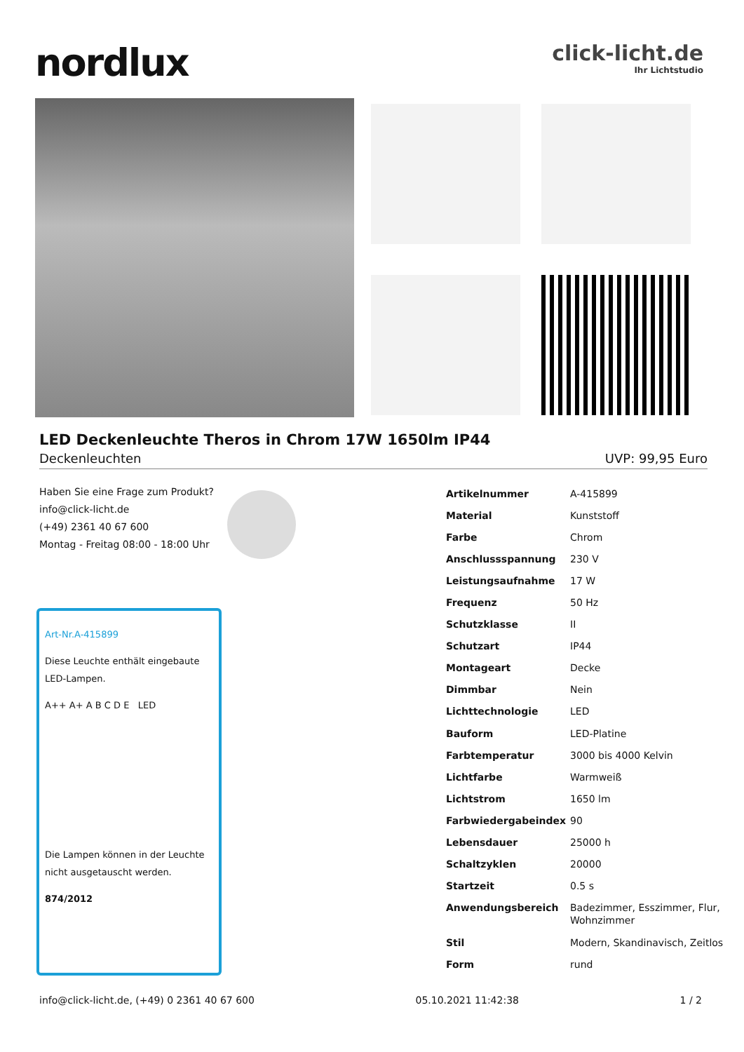nordlux
click-licht.de
Ihr Lichtstudio
LED Deckenleuchte Theros in Chrom 17W 1650lm IP44
Deckenleuchten UVP: 99,95 Euro
Haben Sie eine Frage zum Produkt?
info@click-licht.de
(+49) 2361 40 67 600
Montag - Freitag 08:00 - 18:00 Uhr
Art-Nr.A-415899
Diese Leuchte enthält eingebaute LED-Lampen.
A++ A+ A B C D E LED
Die Lampen können in der Leuchte nicht ausgetauscht werden.
874/2012
| Artikelnummer | A-415899 |
| Material | Kunststoff |
| Farbe | Chrom |
| Anschlussspannung | 230 V |
| Leistungsaufnahme | 17 W |
| Frequenz | 50 Hz |
| Schutzklasse | II |
| Schutzart | IP44 |
| Montageart | Decke |
| Dimmbar | Nein |
| Lichttechnologie | LED |
| Bauform | LED-Platine |
| Farbtemperatur | 3000 bis 4000 Kelvin |
| Lichtfarbe | Warmweiß |
| Lichtstrom | 1650 lm |
| Farbwiedergabeindex | 90 |
| Lebensdauer | 25000 h |
| Schaltzyklen | 20000 |
| Startzeit | 0.5 s |
| Anwendungsbereich | Badezimmer, Esszimmer, Flur, Wohnzimmer |
| Stil | Modern, Skandinavisch, Zeitlos |
| Form | rund |
info@click-licht.de, (+49) 0 2361 40 67 600 05.10.2021 11:42:38 1 / 2